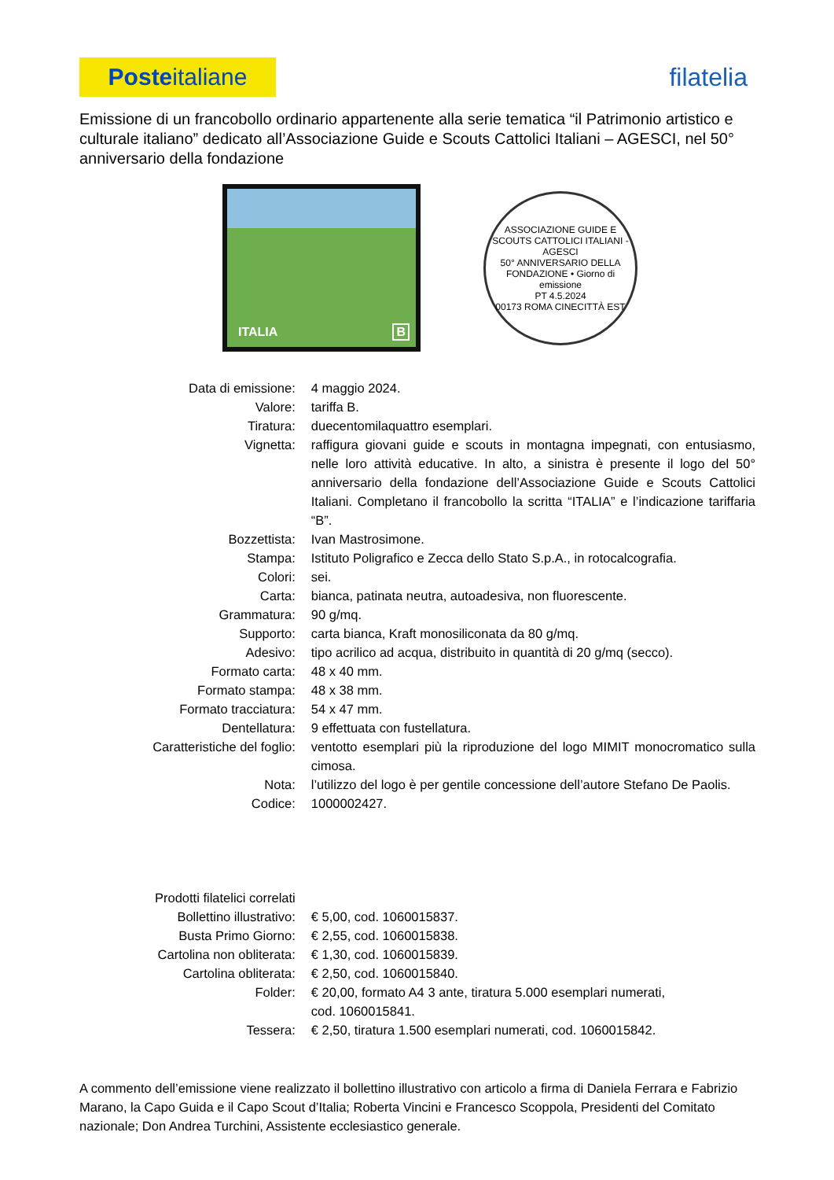Poste italiane
filatelia
Emissione di un francobollo ordinario appartenente alla serie tematica “il Patrimonio artistico e culturale italiano” dedicato all’Associazione Guide e Scouts Cattolici Italiani – AGESCI, nel 50° anniversario della fondazione
ITALIA B
ASSOCIAZIONE GUIDE E SCOUTS CATTOLICI ITALIANI - AGESCI
50° ANNIVERSARIO DELLA FONDAZIONE • Giorno di emissione
PT 4.5.2024
00173 ROMA CINECITTÀ EST
| Data di emissione: | 4 maggio 2024. |
| Valore: | tariffa B. |
| Tiratura: | duecentomilaquattro esemplari. |
| Vignetta: | raffigura giovani guide e scouts in montagna impegnati, con entusiasmo, nelle loro attività educative. In alto, a sinistra è presente il logo del 50° anniversario della fondazione dell’Associazione Guide e Scouts Cattolici Italiani. Completano il francobollo la scritta “ITALIA” e l’indicazione tariffaria “B”. |
| Bozzettista: | Ivan Mastrosimone. |
| Stampa: | Istituto Poligrafico e Zecca dello Stato S.p.A., in rotocalcografia. |
| Colori: | sei. |
| Carta: | bianca, patinata neutra, autoadesiva, non fluorescente. |
| Grammatura: | 90 g/mq. |
| Supporto: | carta bianca, Kraft monosiliconata da 80 g/mq. |
| Adesivo: | tipo acrilico ad acqua, distribuito in quantità di 20 g/mq (secco). |
| Formato carta: | 48 x 40 mm. |
| Formato stampa: | 48 x 38 mm. |
| Formato tracciatura: | 54 x 47 mm. |
| Dentellatura: | 9 effettuata con fustellatura. |
| Caratteristiche del foglio: | ventotto esemplari più la riproduzione del logo MIMIT monocromatico sulla cimosa. |
| Nota: | l’utilizzo del logo è per gentile concessione dell’autore Stefano De Paolis. |
| Codice: | 1000002427. |
| Prodotti filatelici correlati | |
| Bollettino illustrativo: | € 5,00, cod. 1060015837. |
| Busta Primo Giorno: | € 2,55, cod. 1060015838. |
| Cartolina non obliterata: | € 1,30, cod. 1060015839. |
| Cartolina obliterata: | € 2,50, cod. 1060015840. |
| Folder: | € 20,00, formato A4 3 ante, tiratura 5.000 esemplari numerati, cod. 1060015841. |
| Tessera: | € 2,50, tiratura 1.500 esemplari numerati, cod. 1060015842. |
A commento dell’emissione viene realizzato il bollettino illustrativo con articolo a firma di Daniela Ferrara e Fabrizio Marano, la Capo Guida e il Capo Scout d’Italia; Roberta Vincini e Francesco Scoppola, Presidenti del Comitato nazionale; Don Andrea Turchini, Assistente ecclesiastico generale.